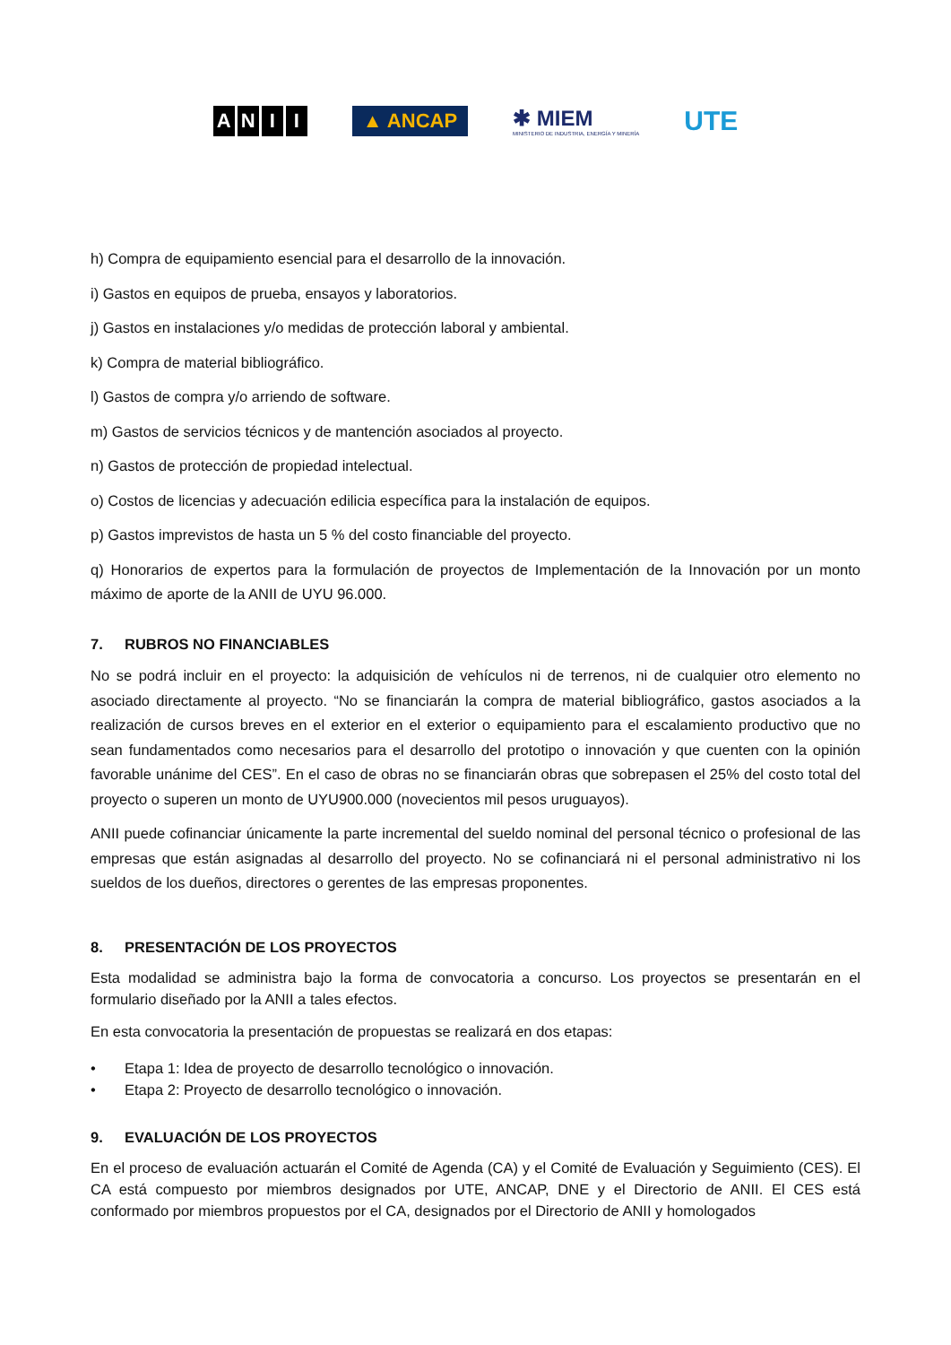ANII ▲ ANCAP
✱ MIEM
MINISTERIO DE INDUSTRIA, ENERGÍA Y MINERÍA
UTE
h) Compra de equipamiento esencial para el desarrollo de la innovación.
i) Gastos en equipos de prueba, ensayos y laboratorios.
j) Gastos en instalaciones y/o medidas de protección laboral y ambiental.
k) Compra de material bibliográfico.
l) Gastos de compra y/o arriendo de software.
m) Gastos de servicios técnicos y de mantención asociados al proyecto.
n) Gastos de protección de propiedad intelectual.
o) Costos de licencias y adecuación edilicia específica para la instalación de equipos.
p) Gastos imprevistos de hasta un 5 % del costo financiable del proyecto.
q) Honorarios de expertos para la formulación de proyectos de Implementación de la Innovación por un monto máximo de aporte de la ANII de UYU 96.000.
7. RUBROS NO FINANCIABLES
No se podrá incluir en el proyecto: la adquisición de vehículos ni de terrenos, ni de cualquier otro elemento no asociado directamente al proyecto. “No se financiarán la compra de material bibliográfico, gastos asociados a la realización de cursos breves en el exterior en el exterior o equipamiento para el escalamiento productivo que no sean fundamentados como necesarios para el desarrollo del prototipo o innovación y que cuenten con la opinión favorable unánime del CES”. En el caso de obras no se financiarán obras que sobrepasen el 25% del costo total del proyecto o superen un monto de UYU900.000 (novecientos mil pesos uruguayos).
ANII puede cofinanciar únicamente la parte incremental del sueldo nominal del personal técnico o profesional de las empresas que están asignadas al desarrollo del proyecto. No se cofinanciará ni el personal administrativo ni los sueldos de los dueños, directores o gerentes de las empresas proponentes.
8. PRESENTACIÓN DE LOS PROYECTOS
Esta modalidad se administra bajo la forma de convocatoria a concurso. Los proyectos se presentarán en el formulario diseñado por la ANII a tales efectos.
En esta convocatoria la presentación de propuestas se realizará en dos etapas:
• Etapa 1: Idea de proyecto de desarrollo tecnológico o innovación.
• Etapa 2: Proyecto de desarrollo tecnológico o innovación.
9. EVALUACIÓN DE LOS PROYECTOS
En el proceso de evaluación actuarán el Comité de Agenda (CA) y el Comité de Evaluación y Seguimiento (CES). El CA está compuesto por miembros designados por UTE, ANCAP, DNE y el Directorio de ANII. El CES está conformado por miembros propuestos por el CA, designados por el Directorio de ANII y homologados